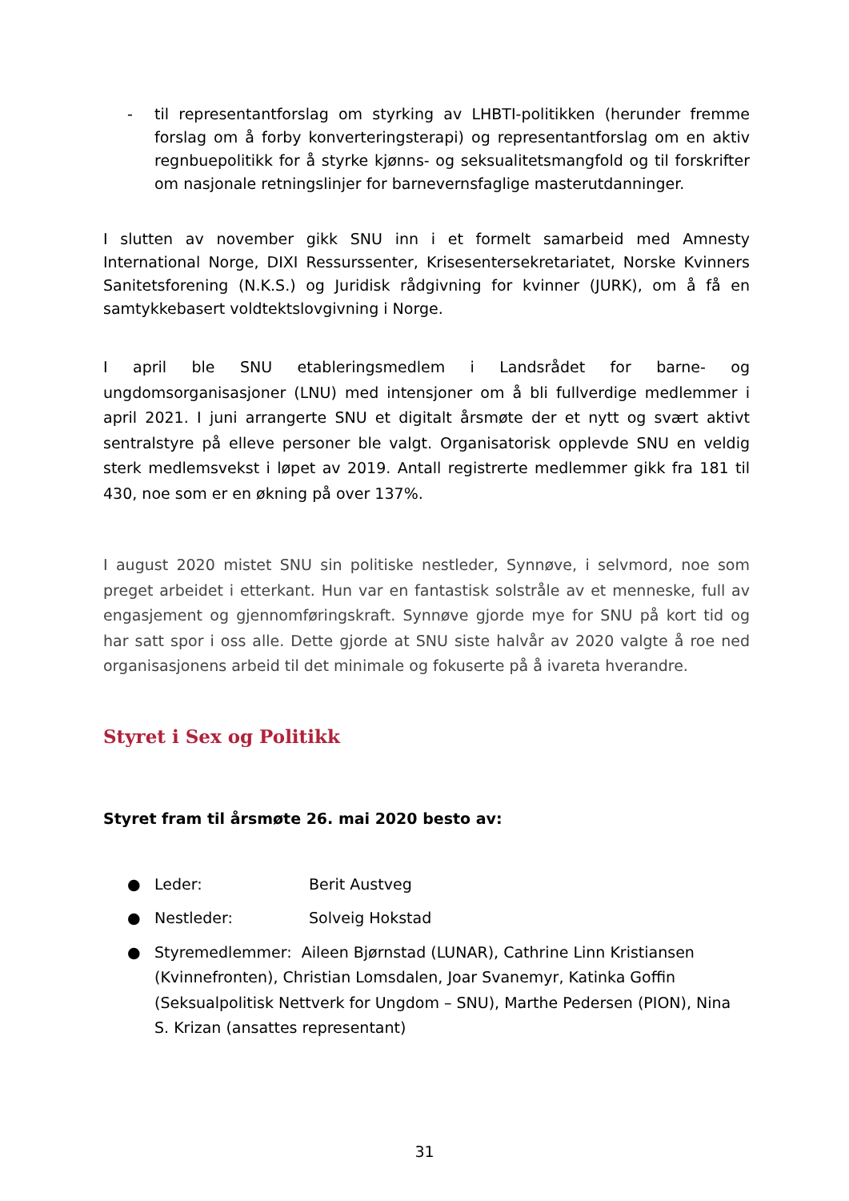- til representantforslag om styrking av LHBTI-politikken (herunder fremme forslag om å forby konverteringsterapi) og representantforslag om en aktiv regnbuepolitikk for å styrke kjønns- og seksualitetsmangfold og til forskrifter om nasjonale retningslinjer for barnevernsfaglige masterutdanninger.
I slutten av november gikk SNU inn i et formelt samarbeid med Amnesty International Norge, DIXI Ressurssenter, Krisesentersekretariatet, Norske Kvinners Sanitetsforening (N.K.S.) og Juridisk rådgivning for kvinner (JURK), om å få en samtykkebasert voldtektslovgivning i Norge.
I april ble SNU etableringsmedlem i Landsrådet for barne- og ungdomsorganisasjoner (LNU) med intensjoner om å bli fullverdige medlemmer i april 2021. I juni arrangerte SNU et digitalt årsmøte der et nytt og svært aktivt sentralstyre på elleve personer ble valgt. Organisatorisk opplevde SNU en veldig sterk medlemsvekst i løpet av 2019. Antall registrerte medlemmer gikk fra 181 til 430, noe som er en økning på over 137%.
I august 2020 mistet SNU sin politiske nestleder, Synnøve, i selvmord, noe som preget arbeidet i etterkant. Hun var en fantastisk solstråle av et menneske, full av engasjement og gjennomføringskraft. Synnøve gjorde mye for SNU på kort tid og har satt spor i oss alle. Dette gjorde at SNU siste halvår av 2020 valgte å roe ned organisasjonens arbeid til det minimale og fokuserte på å ivareta hverandre.
Styret i Sex og Politikk
Styret fram til årsmøte 26. mai 2020 besto av:
● Leder: Berit Austveg
● Nestleder: Solveig Hokstad
● Styremedlemmer: Aileen Bjørnstad (LUNAR), Cathrine Linn Kristiansen (Kvinnefronten), Christian Lomsdalen, Joar Svanemyr, Katinka Goffin (Seksualpolitisk Nettverk for Ungdom – SNU), Marthe Pedersen (PION), Nina S. Krizan (ansattes representant)
31